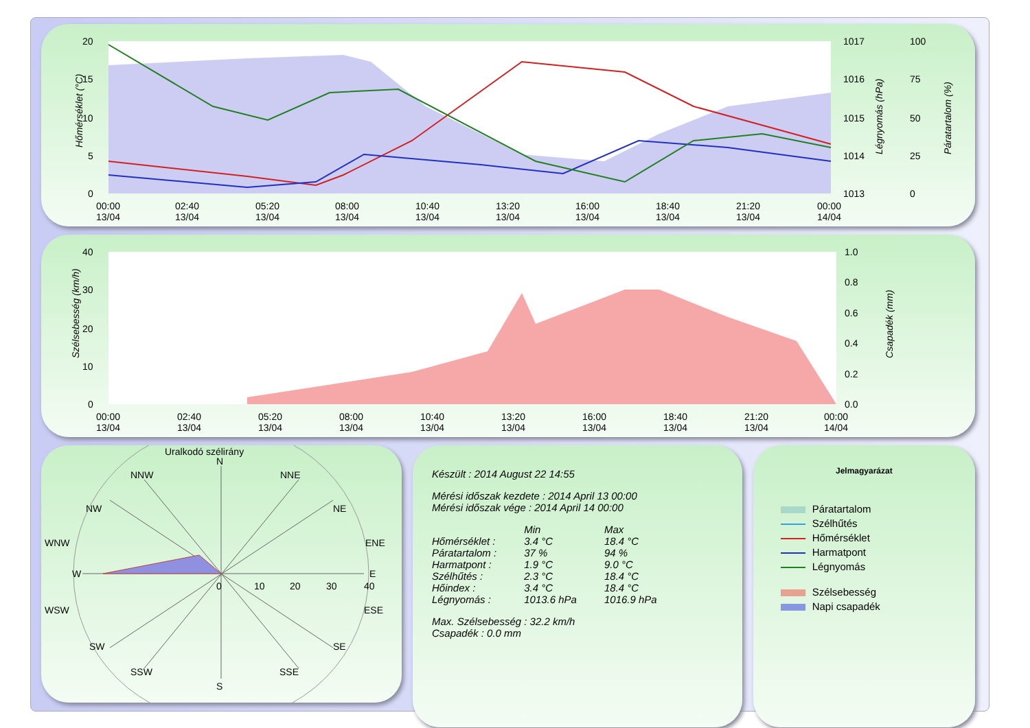20
15
10
5
0
1017
1016
1015
1014
1013
100
75
50
25
0
Hőmérséklet (°C)
Légnyomás (hPa)
Páratartalom (%)
00:00
02:40
05:20
08:00
10:40
13:20
16:00
18:40
21:20
00:00
13/04
13/04
13/04
13/04
13/04
13/04
13/04
13/04
13/04
14/04
40
30
20
10
0
1.0
0.8
0.6
0.4
0.2
0.0
Szélsebesség (km/h)
Csapadék (mm)
00:00
02:40
05:20
08:00
10:40
13:20
16:00
18:40
21:20
00:00
13/04
13/04
13/04
13/04
13/04
13/04
13/04
13/04
13/04
14/04
Uralkodó szélirány
N
S
W
E
NNW
NNE
NW
NE
WNW
ENE
WSW
ESE
SW
SE
SSW
SSE
0
10
20
30
40
Készült : 2014 August 22 14:55
Mérési időszak kezdete : 2014 April 13 00:00
Mérési időszak vége : 2014 April 14 00:00
| | Min | Max |
| --- | --- | --- |
| Hőmérséklet : | 3.4 °C | 18.4 °C |
| Páratartalom : | 37 % | 94 % |
| Harmatpont : | 1.9 °C | 9.0 °C |
| Szélhűtés : | 2.3 °C | 18.4 °C |
| Hőindex : | 3.4 °C | 18.4 °C |
| Légnyomás : | 1013.6 hPa | 1016.9 hPa |
Max. Szélsebesség : 32.2 km/h
Csapadék : 0.0 mm
Jelmagyarázat
Páratartalom
Szélhűtés
Hőmérséklet
Harmatpont
Légnyomás
Szélsebesség
Napi csapadék